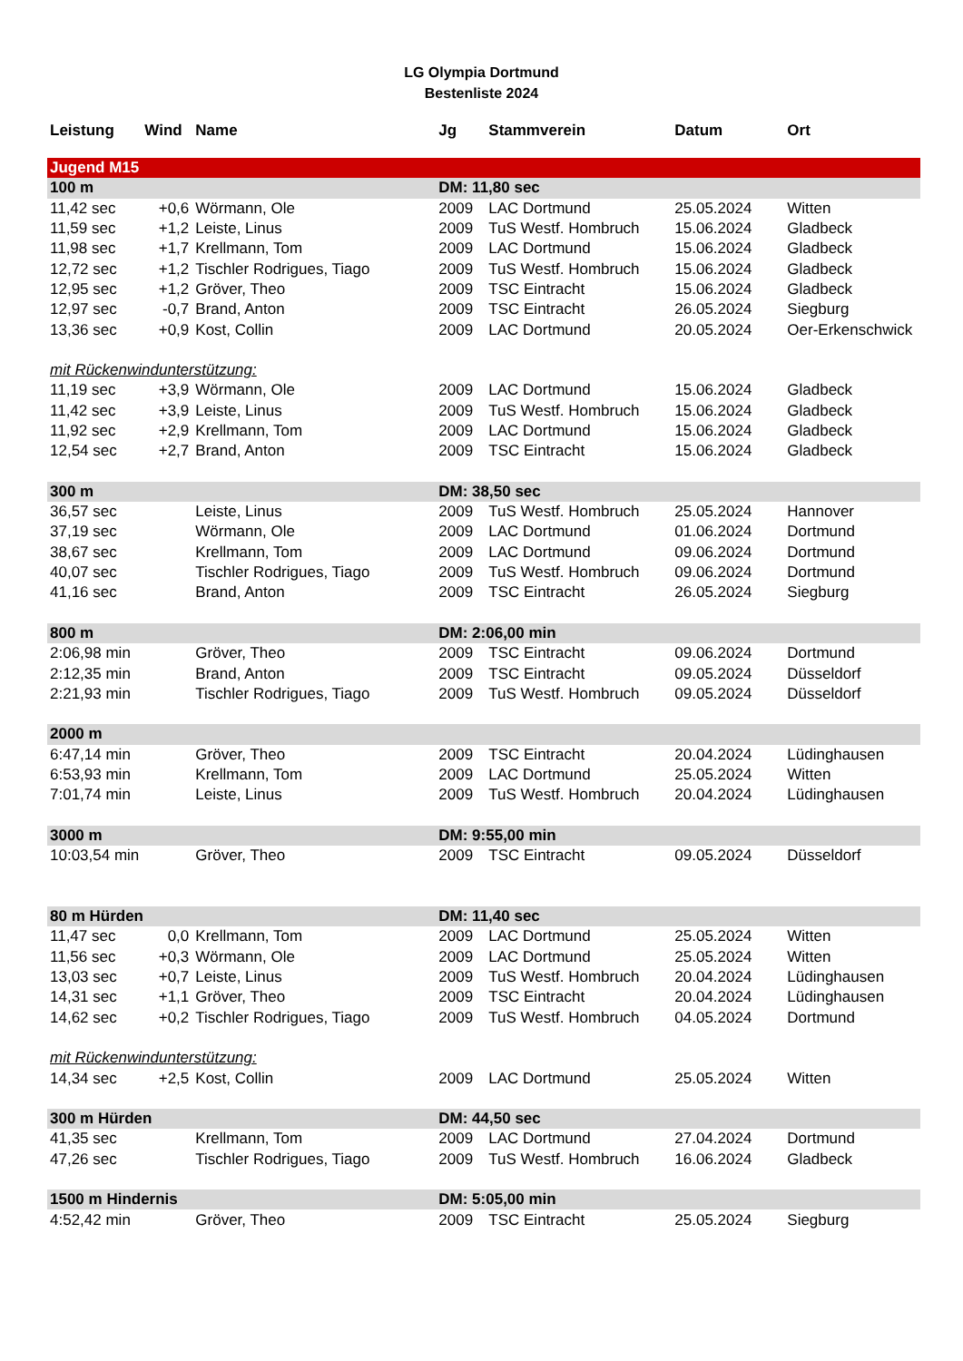LG Olympia Dortmund
Bestenliste 2024
| Leistung | Wind | Name | Jg | Stammverein | Datum | Ort |
| --- | --- | --- | --- | --- | --- | --- |
| Jugend M15 | | | | | | |
| 100 m | | | DM: 11,80 sec | | | |
| 11,42 sec | +0,6 | Wörmann, Ole | 2009 | LAC Dortmund | 25.05.2024 | Witten |
| 11,59 sec | +1,2 | Leiste, Linus | 2009 | TuS Westf. Hombruch | 15.06.2024 | Gladbeck |
| 11,98 sec | +1,7 | Krellmann, Tom | 2009 | LAC Dortmund | 15.06.2024 | Gladbeck |
| 12,72 sec | +1,2 | Tischler Rodrigues, Tiago | 2009 | TuS Westf. Hombruch | 15.06.2024 | Gladbeck |
| 12,95 sec | +1,2 | Gröver, Theo | 2009 | TSC Eintracht | 15.06.2024 | Gladbeck |
| 12,97 sec | -0,7 | Brand, Anton | 2009 | TSC Eintracht | 26.05.2024 | Siegburg |
| 13,36 sec | +0,9 | Kost, Collin | 2009 | LAC Dortmund | 20.05.2024 | Oer-Erkenschwick |
| mit Rückenwindunterstützung: | | | | | | |
| 11,19 sec | +3,9 | Wörmann, Ole | 2009 | LAC Dortmund | 15.06.2024 | Gladbeck |
| 11,42 sec | +3,9 | Leiste, Linus | 2009 | TuS Westf. Hombruch | 15.06.2024 | Gladbeck |
| 11,92 sec | +2,9 | Krellmann, Tom | 2009 | LAC Dortmund | 15.06.2024 | Gladbeck |
| 12,54 sec | +2,7 | Brand, Anton | 2009 | TSC Eintracht | 15.06.2024 | Gladbeck |
| 300 m | | | DM: 38,50 sec | | | |
| 36,57 sec | | Leiste, Linus | 2009 | TuS Westf. Hombruch | 25.05.2024 | Hannover |
| 37,19 sec | | Wörmann, Ole | 2009 | LAC Dortmund | 01.06.2024 | Dortmund |
| 38,67 sec | | Krellmann, Tom | 2009 | LAC Dortmund | 09.06.2024 | Dortmund |
| 40,07 sec | | Tischler Rodrigues, Tiago | 2009 | TuS Westf. Hombruch | 09.06.2024 | Dortmund |
| 41,16 sec | | Brand, Anton | 2009 | TSC Eintracht | 26.05.2024 | Siegburg |
| 800 m | | | DM: 2:06,00 min | | | |
| 2:06,98 min | | Gröver, Theo | 2009 | TSC Eintracht | 09.06.2024 | Dortmund |
| 2:12,35 min | | Brand, Anton | 2009 | TSC Eintracht | 09.05.2024 | Düsseldorf |
| 2:21,93 min | | Tischler Rodrigues, Tiago | 2009 | TuS Westf. Hombruch | 09.05.2024 | Düsseldorf |
| 2000 m | | | | | | |
| 6:47,14 min | | Gröver, Theo | 2009 | TSC Eintracht | 20.04.2024 | Lüdinghausen |
| 6:53,93 min | | Krellmann, Tom | 2009 | LAC Dortmund | 25.05.2024 | Witten |
| 7:01,74 min | | Leiste, Linus | 2009 | TuS Westf. Hombruch | 20.04.2024 | Lüdinghausen |
| 3000 m | | | DM: 9:55,00 min | | | |
| 10:03,54 min | | Gröver, Theo | 2009 | TSC Eintracht | 09.05.2024 | Düsseldorf |
| 80 m Hürden | | | DM: 11,40 sec | | | |
| 11,47 sec | 0,0 | Krellmann, Tom | 2009 | LAC Dortmund | 25.05.2024 | Witten |
| 11,56 sec | +0,3 | Wörmann, Ole | 2009 | LAC Dortmund | 25.05.2024 | Witten |
| 13,03 sec | +0,7 | Leiste, Linus | 2009 | TuS Westf. Hombruch | 20.04.2024 | Lüdinghausen |
| 14,31 sec | +1,1 | Gröver, Theo | 2009 | TSC Eintracht | 20.04.2024 | Lüdinghausen |
| 14,62 sec | +0,2 | Tischler Rodrigues, Tiago | 2009 | TuS Westf. Hombruch | 04.05.2024 | Dortmund |
| mit Rückenwindunterstützung: | | | | | | |
| 14,34 sec | +2,5 | Kost, Collin | 2009 | LAC Dortmund | 25.05.2024 | Witten |
| 300 m Hürden | | | DM: 44,50 sec | | | |
| 41,35 sec | | Krellmann, Tom | 2009 | LAC Dortmund | 27.04.2024 | Dortmund |
| 47,26 sec | | Tischler Rodrigues, Tiago | 2009 | TuS Westf. Hombruch | 16.06.2024 | Gladbeck |
| 1500 m Hindernis | | | DM: 5:05,00 min | | | |
| 4:52,42 min | | Gröver, Theo | 2009 | TSC Eintracht | 25.05.2024 | Siegburg |